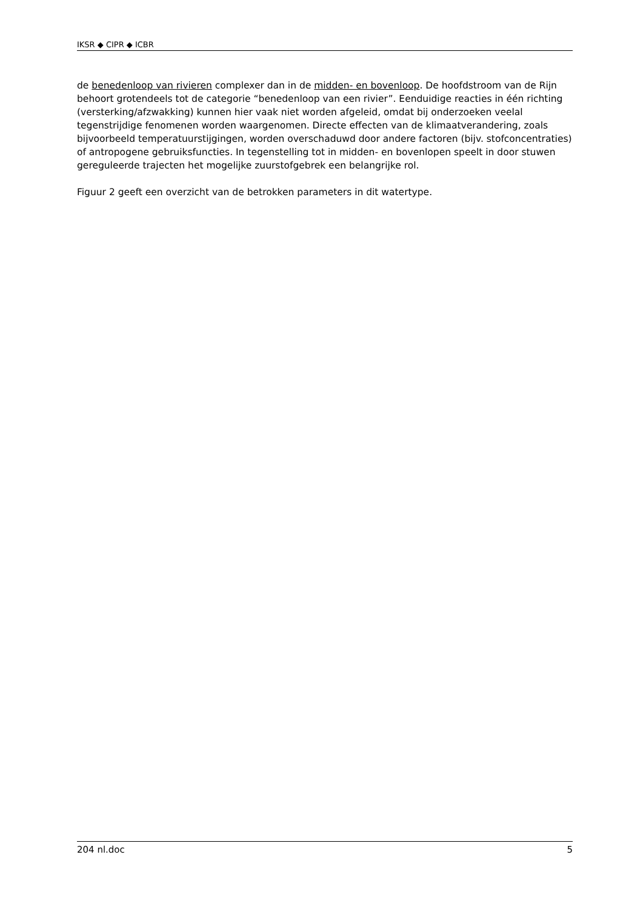IKSR ◆ CIPR ◆ ICBR
de benedenloop van rivieren complexer dan in de midden- en bovenloop. De hoofdstroom van de Rijn behoort grotendeels tot de categorie “benedenloop van een rivier”. Eenduidige reacties in één richting (versterking/afzwakking) kunnen hier vaak niet worden afgeleid, omdat bij onderzoeken veelal tegenstrijdige fenomenen worden waargenomen. Directe effecten van de klimaatverandering, zoals bijvoorbeeld temperatuurstijgingen, worden overschaduwd door andere factoren (bijv. stofconcentraties) of antropogene gebruiksfuncties. In tegenstelling tot in midden- en bovenlopen speelt in door stuwen gereguleerde trajecten het mogelijke zuurstofgebrek een belangrijke rol.
Figuur 2 geeft een overzicht van de betrokken parameters in dit watertype.
204 nl.doc 5